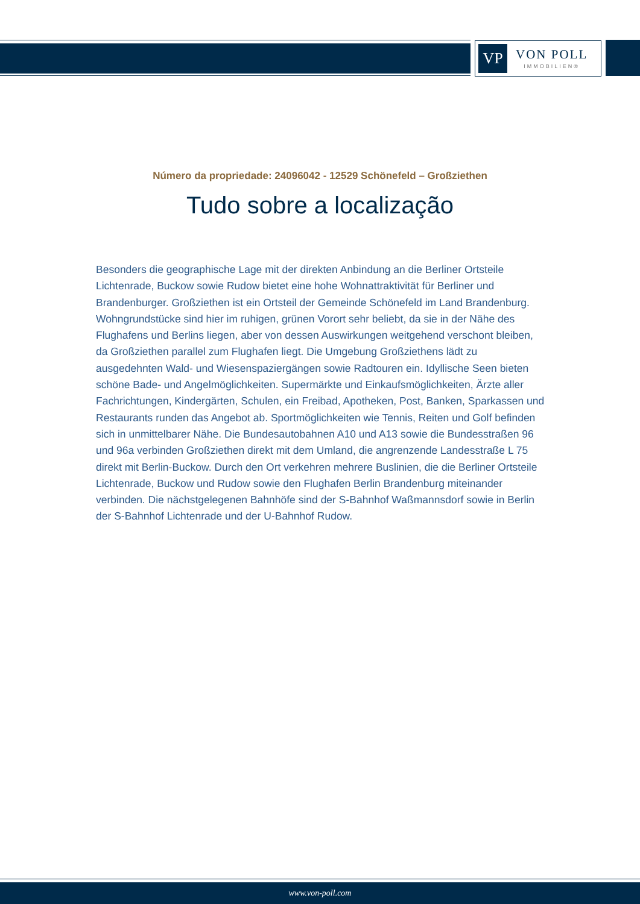VP
VON POLL
IMMOBILIEN®
Número da propriedade: 24096042 - 12529 Schönefeld – Großziethen
Tudo sobre a localização
Besonders die geographische Lage mit der direkten Anbindung an die Berliner Ortsteile Lichtenrade, Buckow sowie Rudow bietet eine hohe Wohnattraktivität für Berliner und Brandenburger. Großziethen ist ein Ortsteil der Gemeinde Schönefeld im Land Brandenburg. Wohngrundstücke sind hier im ruhigen, grünen Vorort sehr beliebt, da sie in der Nähe des Flughafens und Berlins liegen, aber von dessen Auswirkungen weitgehend verschont bleiben, da Großziethen parallel zum Flughafen liegt. Die Umgebung Großziethens lädt zu ausgedehnten Wald- und Wiesenspaziergängen sowie Radtouren ein. Idyllische Seen bieten schöne Bade- und Angelmöglichkeiten. Supermärkte und Einkaufsmöglichkeiten, Ärzte aller Fachrichtungen, Kindergärten, Schulen, ein Freibad, Apotheken, Post, Banken, Sparkassen und Restaurants runden das Angebot ab. Sportmöglichkeiten wie Tennis, Reiten und Golf befinden sich in unmittelbarer Nähe. Die Bundesautobahnen A10 und A13 sowie die Bundesstraßen 96 und 96a verbinden Großziethen direkt mit dem Umland, die angrenzende Landesstraße L 75 direkt mit Berlin-Buckow. Durch den Ort verkehren mehrere Buslinien, die die Berliner Ortsteile Lichtenrade, Buckow und Rudow sowie den Flughafen Berlin Brandenburg miteinander verbinden. Die nächstgelegenen Bahnhöfe sind der S-Bahnhof Waßmannsdorf sowie in Berlin der S-Bahnhof Lichtenrade und der U-Bahnhof Rudow.
www.von-poll.com